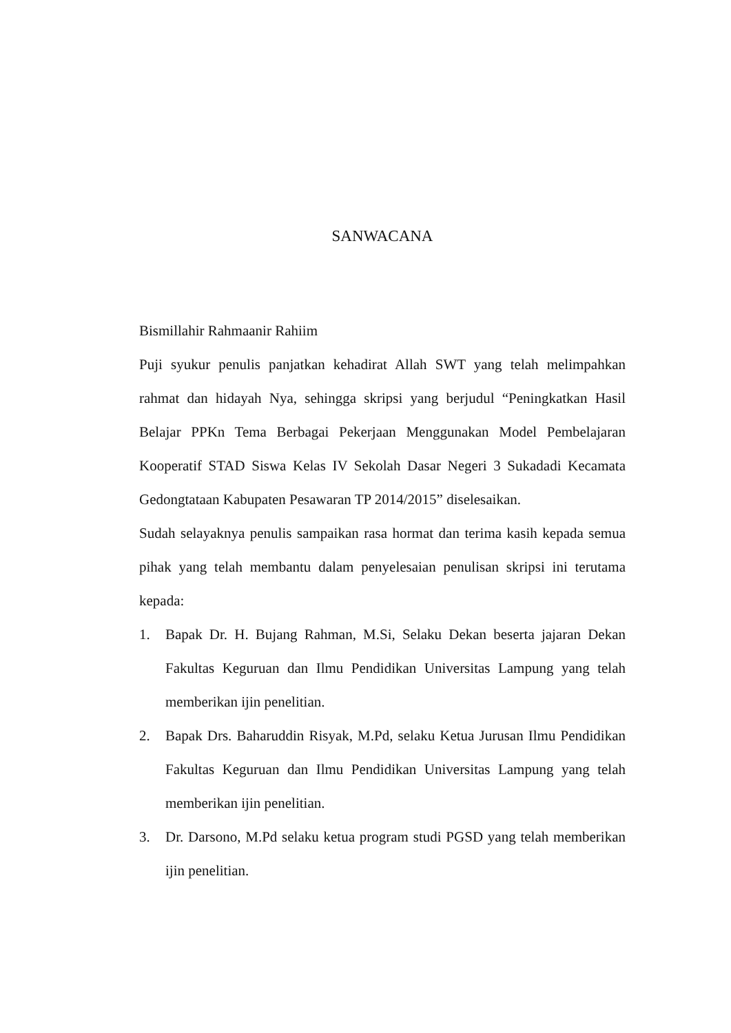SANWACANA
Bismillahir Rahmaanir Rahiim
Puji syukur penulis panjatkan kehadirat Allah SWT yang telah melimpahkan rahmat dan hidayah Nya, sehingga skripsi yang berjudul “Peningkatkan Hasil Belajar PPKn Tema Berbagai Pekerjaan Menggunakan Model Pembelajaran Kooperatif STAD Siswa Kelas IV Sekolah Dasar Negeri 3 Sukadadi Kecamata Gedongtataan Kabupaten Pesawaran TP 2014/2015” diselesaikan.
Sudah selayaknya penulis sampaikan rasa hormat dan terima kasih kepada semua pihak yang telah membantu dalam penyelesaian penulisan skripsi ini terutama kepada:
1. Bapak Dr. H. Bujang Rahman, M.Si, Selaku Dekan beserta jajaran Dekan Fakultas Keguruan dan Ilmu Pendidikan Universitas Lampung yang telah memberikan ijin penelitian.
2. Bapak Drs. Baharuddin Risyak, M.Pd, selaku Ketua Jurusan Ilmu Pendidikan Fakultas Keguruan dan Ilmu Pendidikan Universitas Lampung yang telah memberikan ijin penelitian.
3. Dr. Darsono, M.Pd selaku ketua program studi PGSD yang telah memberikan ijin penelitian.